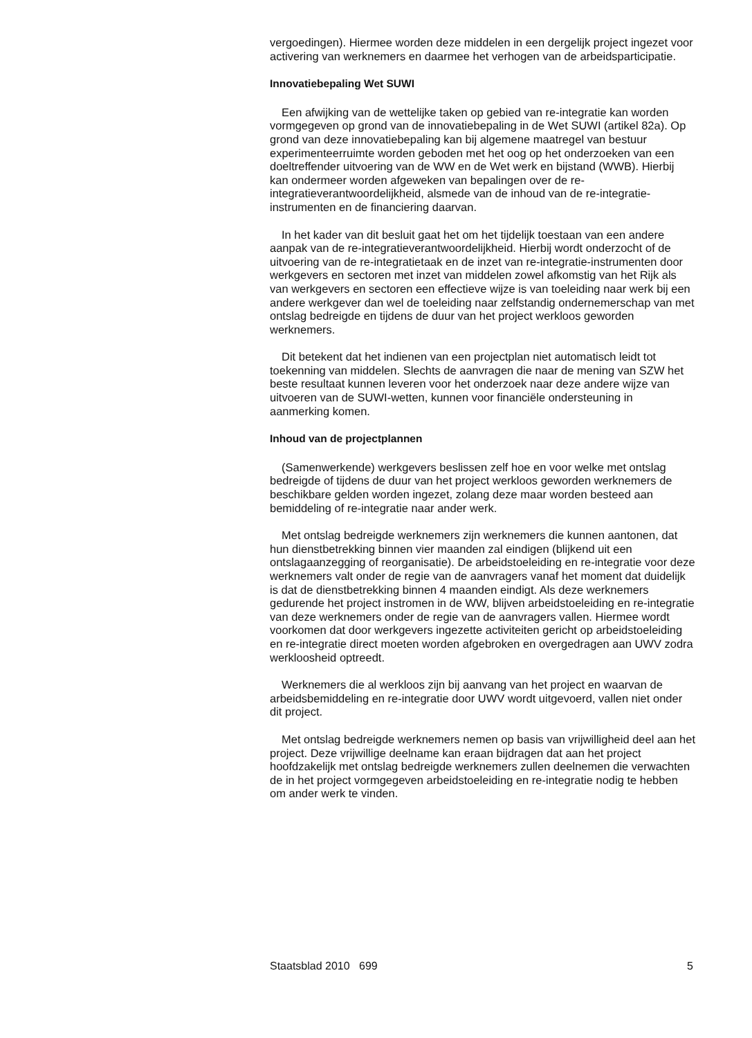vergoedingen). Hiermee worden deze middelen in een dergelijk project ingezet voor activering van werknemers en daarmee het verhogen van de arbeidsparticipatie.
Innovatiebepaling Wet SUWI
Een afwijking van de wettelijke taken op gebied van re-integratie kan worden vormgegeven op grond van de innovatiebepaling in de Wet SUWI (artikel 82a). Op grond van deze innovatiebepaling kan bij algemene maatregel van bestuur experimenteerruimte worden geboden met het oog op het onderzoeken van een doeltreffender uitvoering van de WW en de Wet werk en bijstand (WWB). Hierbij kan ondermeer worden afgeweken van bepalingen over de re-integratieverantwoordelijkheid, alsmede van de inhoud van de re-integratie-instrumenten en de financiering daarvan.
In het kader van dit besluit gaat het om het tijdelijk toestaan van een andere aanpak van de re-integratieverantwoordelijkheid. Hierbij wordt onderzocht of de uitvoering van de re-integratietaak en de inzet van re-integratie-instrumenten door werkgevers en sectoren met inzet van middelen zowel afkomstig van het Rijk als van werkgevers en sectoren een effectieve wijze is van toeleiding naar werk bij een andere werkgever dan wel de toeleiding naar zelfstandig ondernemerschap van met ontslag bedreigde en tijdens de duur van het project werkloos geworden werknemers.
Dit betekent dat het indienen van een projectplan niet automatisch leidt tot toekenning van middelen. Slechts de aanvragen die naar de mening van SZW het beste resultaat kunnen leveren voor het onderzoek naar deze andere wijze van uitvoeren van de SUWI-wetten, kunnen voor financiële ondersteuning in aanmerking komen.
Inhoud van de projectplannen
(Samenwerkende) werkgevers beslissen zelf hoe en voor welke met ontslag bedreigde of tijdens de duur van het project werkloos geworden werknemers de beschikbare gelden worden ingezet, zolang deze maar worden besteed aan bemiddeling of re-integratie naar ander werk.
Met ontslag bedreigde werknemers zijn werknemers die kunnen aantonen, dat hun dienstbetrekking binnen vier maanden zal eindigen (blijkend uit een ontslagaanzegging of reorganisatie). De arbeidstoeleiding en re-integratie voor deze werknemers valt onder de regie van de aanvragers vanaf het moment dat duidelijk is dat de dienstbetrekking binnen 4 maanden eindigt. Als deze werknemers gedurende het project instromen in de WW, blijven arbeidstoeleiding en re-integratie van deze werknemers onder de regie van de aanvragers vallen. Hiermee wordt voorkomen dat door werkgevers ingezette activiteiten gericht op arbeidstoeleiding en re-integratie direct moeten worden afgebroken en overgedragen aan UWV zodra werkloosheid optreedt.
Werknemers die al werkloos zijn bij aanvang van het project en waarvan de arbeidsbemiddeling en re-integratie door UWV wordt uitgevoerd, vallen niet onder dit project.
Met ontslag bedreigde werknemers nemen op basis van vrijwilligheid deel aan het project. Deze vrijwillige deelname kan eraan bijdragen dat aan het project hoofdzakelijk met ontslag bedreigde werknemers zullen deelnemen die verwachten de in het project vormgegeven arbeidstoeleiding en re-integratie nodig te hebben om ander werk te vinden.
Staatsblad 2010 699 5